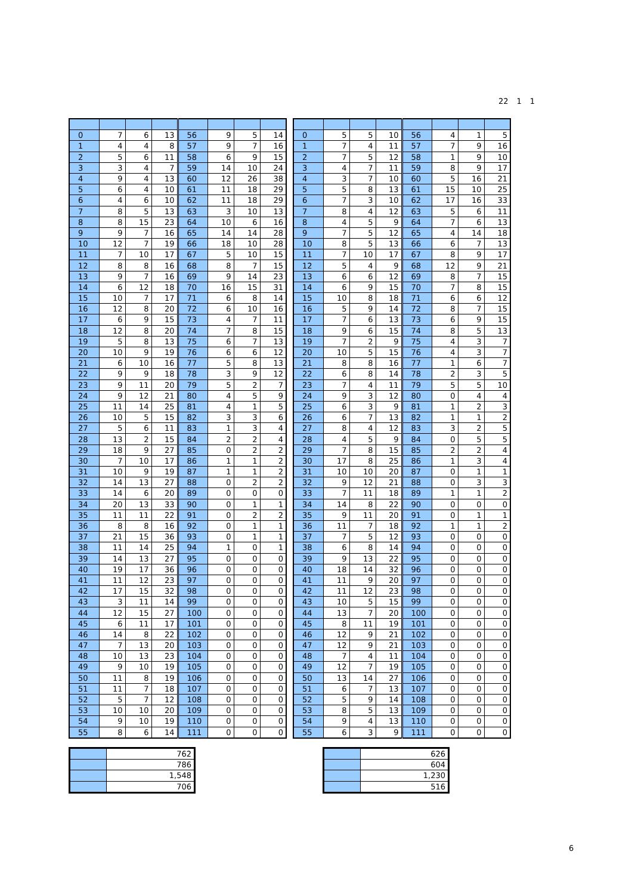22 1 1
| 0 | 7 | 6 | 13 | 56 | 9 | 5 | 14 |
| 1 | 4 | 4 | 8 | 57 | 9 | 7 | 16 |
| 2 | 5 | 6 | 11 | 58 | 6 | 9 | 15 |
| 3 | 3 | 4 | 7 | 59 | 14 | 10 | 24 |
| 4 | 9 | 4 | 13 | 60 | 12 | 26 | 38 |
| 5 | 6 | 4 | 10 | 61 | 11 | 18 | 29 |
| 6 | 4 | 6 | 10 | 62 | 11 | 18 | 29 |
| 7 | 8 | 5 | 13 | 63 | 3 | 10 | 13 |
| 8 | 8 | 15 | 23 | 64 | 10 | 6 | 16 |
| 9 | 9 | 7 | 16 | 65 | 14 | 14 | 28 |
| 10 | 12 | 7 | 19 | 66 | 18 | 10 | 28 |
| 11 | 7 | 10 | 17 | 67 | 5 | 10 | 15 |
| 12 | 8 | 8 | 16 | 68 | 8 | 7 | 15 |
| 13 | 9 | 7 | 16 | 69 | 9 | 14 | 23 |
| 14 | 6 | 12 | 18 | 70 | 16 | 15 | 31 |
| 15 | 10 | 7 | 17 | 71 | 6 | 8 | 14 |
| 16 | 12 | 8 | 20 | 72 | 6 | 10 | 16 |
| 17 | 6 | 9 | 15 | 73 | 4 | 7 | 11 |
| 18 | 12 | 8 | 20 | 74 | 7 | 8 | 15 |
| 19 | 5 | 8 | 13 | 75 | 6 | 7 | 13 |
| 20 | 10 | 9 | 19 | 76 | 6 | 6 | 12 |
| 21 | 6 | 10 | 16 | 77 | 5 | 8 | 13 |
| 22 | 9 | 9 | 18 | 78 | 3 | 9 | 12 |
| 23 | 9 | 11 | 20 | 79 | 5 | 2 | 7 |
| 24 | 9 | 12 | 21 | 80 | 4 | 5 | 9 |
| 25 | 11 | 14 | 25 | 81 | 4 | 1 | 5 |
| 26 | 10 | 5 | 15 | 82 | 3 | 3 | 6 |
| 27 | 5 | 6 | 11 | 83 | 1 | 3 | 4 |
| 28 | 13 | 2 | 15 | 84 | 2 | 2 | 4 |
| 29 | 18 | 9 | 27 | 85 | 0 | 2 | 2 |
| 30 | 7 | 10 | 17 | 86 | 1 | 1 | 2 |
| 31 | 10 | 9 | 19 | 87 | 1 | 1 | 2 |
| 32 | 14 | 13 | 27 | 88 | 0 | 2 | 2 |
| 33 | 14 | 6 | 20 | 89 | 0 | 0 | 0 |
| 34 | 20 | 13 | 33 | 90 | 0 | 1 | 1 |
| 35 | 11 | 11 | 22 | 91 | 0 | 2 | 2 |
| 36 | 8 | 8 | 16 | 92 | 0 | 1 | 1 |
| 37 | 21 | 15 | 36 | 93 | 0 | 1 | 1 |
| 38 | 11 | 14 | 25 | 94 | 1 | 0 | 1 |
| 39 | 14 | 13 | 27 | 95 | 0 | 0 | 0 |
| 40 | 19 | 17 | 36 | 96 | 0 | 0 | 0 |
| 41 | 11 | 12 | 23 | 97 | 0 | 0 | 0 |
| 42 | 17 | 15 | 32 | 98 | 0 | 0 | 0 |
| 43 | 3 | 11 | 14 | 99 | 0 | 0 | 0 |
| 44 | 12 | 15 | 27 | 100 | 0 | 0 | 0 |
| 45 | 6 | 11 | 17 | 101 | 0 | 0 | 0 |
| 46 | 14 | 8 | 22 | 102 | 0 | 0 | 0 |
| 47 | 7 | 13 | 20 | 103 | 0 | 0 | 0 |
| 48 | 10 | 13 | 23 | 104 | 0 | 0 | 0 |
| 49 | 9 | 10 | 19 | 105 | 0 | 0 | 0 |
| 50 | 11 | 8 | 19 | 106 | 0 | 0 | 0 |
| 51 | 11 | 7 | 18 | 107 | 0 | 0 | 0 |
| 52 | 5 | 7 | 12 | 108 | 0 | 0 | 0 |
| 53 | 10 | 10 | 20 | 109 | 0 | 0 | 0 |
| 54 | 9 | 10 | 19 | 110 | 0 | 0 | 0 |
| 55 | 8 | 6 | 14 | 111 | 0 | 0 | 0 |
| 0 | 5 | 5 | 10 | 56 | 4 | 1 | 5 |
| 1 | 7 | 4 | 11 | 57 | 7 | 9 | 16 |
| 2 | 7 | 5 | 12 | 58 | 1 | 9 | 10 |
| 3 | 4 | 7 | 11 | 59 | 8 | 9 | 17 |
| 4 | 3 | 7 | 10 | 60 | 5 | 16 | 21 |
| 5 | 5 | 8 | 13 | 61 | 15 | 10 | 25 |
| 6 | 7 | 3 | 10 | 62 | 17 | 16 | 33 |
| 7 | 8 | 4 | 12 | 63 | 5 | 6 | 11 |
| 8 | 4 | 5 | 9 | 64 | 7 | 6 | 13 |
| 9 | 7 | 5 | 12 | 65 | 4 | 14 | 18 |
| 10 | 8 | 5 | 13 | 66 | 6 | 7 | 13 |
| 11 | 7 | 10 | 17 | 67 | 8 | 9 | 17 |
| 12 | 5 | 4 | 9 | 68 | 12 | 9 | 21 |
| 13 | 6 | 6 | 12 | 69 | 8 | 7 | 15 |
| 14 | 6 | 9 | 15 | 70 | 7 | 8 | 15 |
| 15 | 10 | 8 | 18 | 71 | 6 | 6 | 12 |
| 16 | 5 | 9 | 14 | 72 | 8 | 7 | 15 |
| 17 | 7 | 6 | 13 | 73 | 6 | 9 | 15 |
| 18 | 9 | 6 | 15 | 74 | 8 | 5 | 13 |
| 19 | 7 | 2 | 9 | 75 | 4 | 3 | 7 |
| 20 | 10 | 5 | 15 | 76 | 4 | 3 | 7 |
| 21 | 8 | 8 | 16 | 77 | 1 | 6 | 7 |
| 22 | 6 | 8 | 14 | 78 | 2 | 3 | 5 |
| 23 | 7 | 4 | 11 | 79 | 5 | 5 | 10 |
| 24 | 9 | 3 | 12 | 80 | 0 | 4 | 4 |
| 25 | 6 | 3 | 9 | 81 | 1 | 2 | 3 |
| 26 | 6 | 7 | 13 | 82 | 1 | 1 | 2 |
| 27 | 8 | 4 | 12 | 83 | 3 | 2 | 5 |
| 28 | 4 | 5 | 9 | 84 | 0 | 5 | 5 |
| 29 | 7 | 8 | 15 | 85 | 2 | 2 | 4 |
| 30 | 17 | 8 | 25 | 86 | 1 | 3 | 4 |
| 31 | 10 | 10 | 20 | 87 | 0 | 1 | 1 |
| 32 | 9 | 12 | 21 | 88 | 0 | 3 | 3 |
| 33 | 7 | 11 | 18 | 89 | 1 | 1 | 2 |
| 34 | 14 | 8 | 22 | 90 | 0 | 0 | 0 |
| 35 | 9 | 11 | 20 | 91 | 0 | 1 | 1 |
| 36 | 11 | 7 | 18 | 92 | 1 | 1 | 2 |
| 37 | 7 | 5 | 12 | 93 | 0 | 0 | 0 |
| 38 | 6 | 8 | 14 | 94 | 0 | 0 | 0 |
| 39 | 9 | 13 | 22 | 95 | 0 | 0 | 0 |
| 40 | 18 | 14 | 32 | 96 | 0 | 0 | 0 |
| 41 | 11 | 9 | 20 | 97 | 0 | 0 | 0 |
| 42 | 11 | 12 | 23 | 98 | 0 | 0 | 0 |
| 43 | 10 | 5 | 15 | 99 | 0 | 0 | 0 |
| 44 | 13 | 7 | 20 | 100 | 0 | 0 | 0 |
| 45 | 8 | 11 | 19 | 101 | 0 | 0 | 0 |
| 46 | 12 | 9 | 21 | 102 | 0 | 0 | 0 |
| 47 | 12 | 9 | 21 | 103 | 0 | 0 | 0 |
| 48 | 7 | 4 | 11 | 104 | 0 | 0 | 0 |
| 49 | 12 | 7 | 19 | 105 | 0 | 0 | 0 |
| 50 | 13 | 14 | 27 | 106 | 0 | 0 | 0 |
| 51 | 6 | 7 | 13 | 107 | 0 | 0 | 0 |
| 52 | 5 | 9 | 14 | 108 | 0 | 0 | 0 |
| 53 | 8 | 5 | 13 | 109 | 0 | 0 | 0 |
| 54 | 9 | 4 | 13 | 110 | 0 | 0 | 0 |
| 55 | 6 | 3 | 9 | 111 | 0 | 0 | 0 |
| | 762 |
| | 786 |
| | 1,548 |
| | 706 |
| | 626 |
| | 604 |
| | 1,230 |
| | 516 |
6